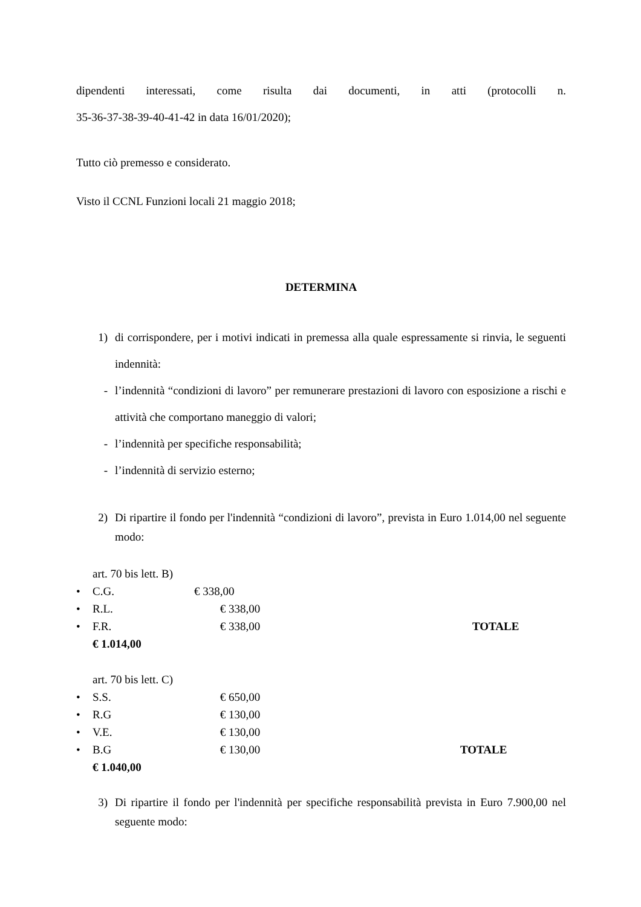dipendenti interessati, come risulta dai documenti, in atti (protocolli n.
35-36-37-38-39-40-41-42 in data 16/01/2020);
Tutto ciò premesso e considerato.
Visto il CCNL Funzioni locali 21 maggio 2018;
DETERMINA
1) di corrispondere, per i motivi indicati in premessa alla quale espressamente si rinvia, le seguenti indennità:
- l’indennità “condizioni di lavoro” per remunerare prestazioni di lavoro con esposizione a rischi e attività che comportano maneggio di valori;
- l’indennità per specifiche responsabilità;
- l’indennità di servizio esterno;
2) Di ripartire il fondo per l'indennità “condizioni di lavoro”, prevista in Euro 1.014,00 nel seguente modo:
art. 70 bis lett. B)
• C.G. € 338,00
• R.L. € 338,00
• F.R. € 338,00 TOTALE
€ 1.014,00
art. 70 bis lett. C)
• S.S. € 650,00
• R.G € 130,00
• V.E. € 130,00
• B.G € 130,00 TOTALE
€ 1.040,00
3) Di ripartire il fondo per l'indennità per specifiche responsabilità prevista in Euro 7.900,00 nel seguente modo: